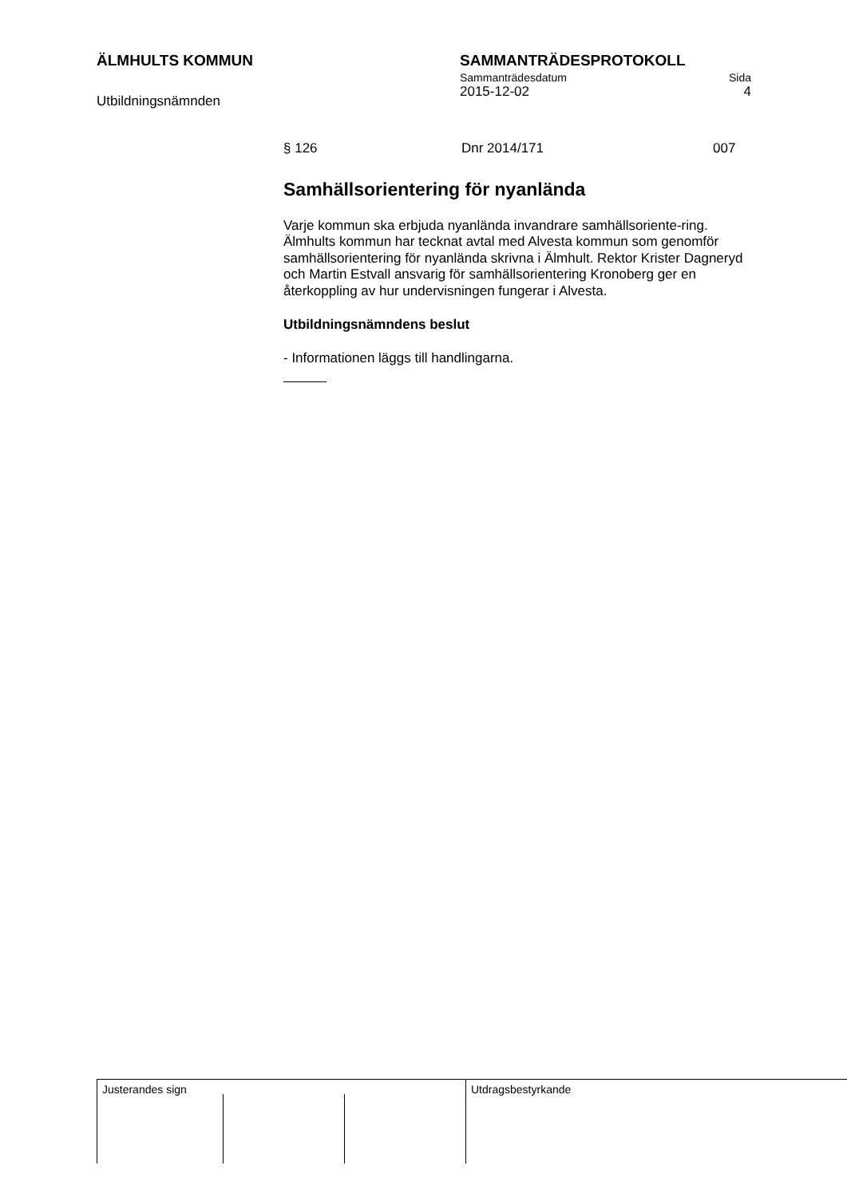ÄLMHULTS KOMMUN
Utbildningsnämnden
SAMMANTRÄDESPROTOKOLL
Sammanträdesdatum Sida
2015-12-02 4
§ 126 Dnr 2014/171 007
Samhällsorientering för nyanlända
Varje kommun ska erbjuda nyanlända invandrare samhällsoriente-ring. Älmhults kommun har tecknat avtal med Alvesta kommun som genomför samhällsorientering för nyanlända skrivna i Älmhult. Rektor Krister Dagneryd och Martin Estvall ansvarig för samhällsorientering Kronoberg ger en återkoppling av hur undervisningen fungerar i Alvesta.
Utbildningsnämndens beslut
- Informationen läggs till handlingarna.
Justerandes sign Utdragsbestyrkande